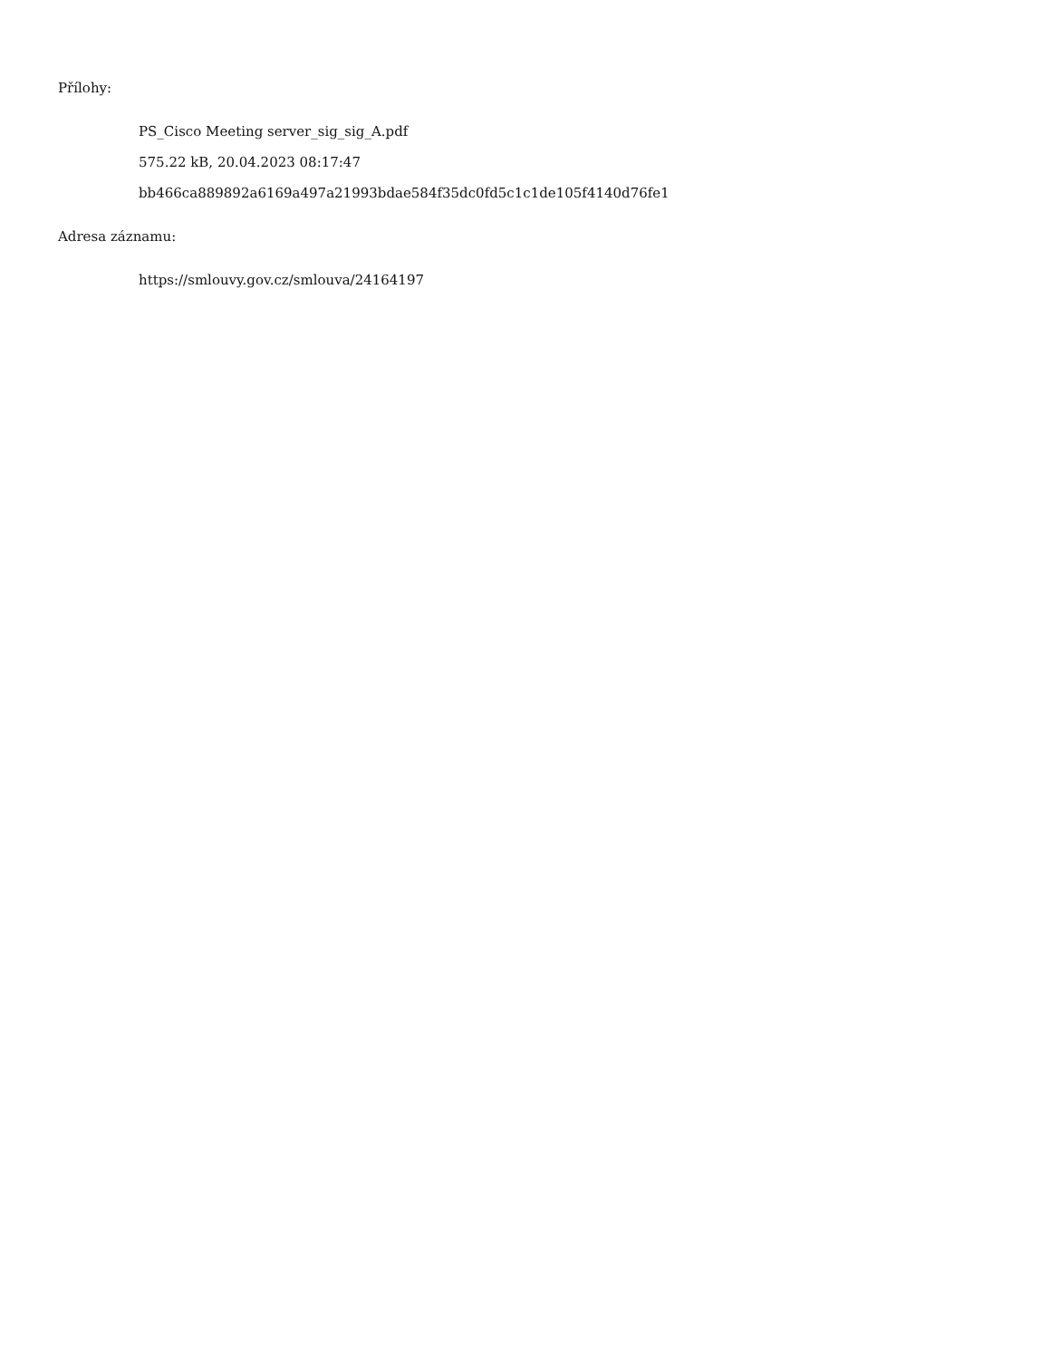Přílohy:
PS_Cisco Meeting server_sig_sig_A.pdf
575.22 kB, 20.04.2023 08:17:47
bb466ca889892a6169a497a21993bdae584f35dc0fd5c1c1de105f4140d76fe1
Adresa záznamu:
https://smlouvy.gov.cz/smlouva/24164197